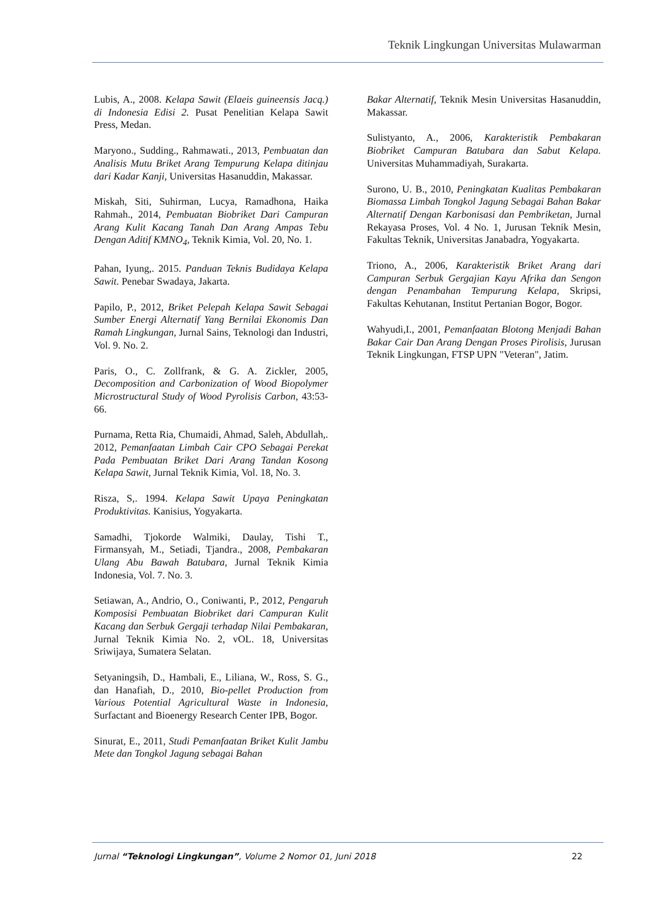Teknik Lingkungan Universitas Mulawarman
Lubis, A., 2008. Kelapa Sawit (Elaeis guineensis Jacq.) di Indonesia Edisi 2. Pusat Penelitian Kelapa Sawit Press, Medan.
Maryono., Sudding., Rahmawati., 2013, Pembuatan dan Analisis Mutu Briket Arang Tempurung Kelapa ditinjau dari Kadar Kanji, Universitas Hasanuddin, Makassar.
Miskah, Siti, Suhirman, Lucya, Ramadhona, Haika Rahmah., 2014, Pembuatan Biobriket Dari Campuran Arang Kulit Kacang Tanah Dan Arang Ampas Tebu Dengan Aditif KMNO<sub>4</sub>, Teknik Kimia, Vol. 20, No. 1.
Pahan, Iyung,. 2015. Panduan Teknis Budidaya Kelapa Sawit. Penebar Swadaya, Jakarta.
Papilo, P., 2012, Briket Pelepah Kelapa Sawit Sebagai Sumber Energi Alternatif Yang Bernilai Ekonomis Dan Ramah Lingkungan, Jurnal Sains, Teknologi dan Industri, Vol. 9. No. 2.
Paris, O., C. Zollfrank, & G. A. Zickler, 2005, Decomposition and Carbonization of Wood Biopolymer Microstructural Study of Wood Pyrolisis Carbon, 43:53-66.
Purnama, Retta Ria, Chumaidi, Ahmad, Saleh, Abdullah,. 2012, Pemanfaatan Limbah Cair CPO Sebagai Perekat Pada Pembuatan Briket Dari Arang Tandan Kosong Kelapa Sawit, Jurnal Teknik Kimia, Vol. 18, No. 3.
Risza, S,. 1994. Kelapa Sawit Upaya Peningkatan Produktivitas. Kanisius, Yogyakarta.
Samadhi, Tjokorde Walmiki, Daulay, Tishi T., Firmansyah, M., Setiadi, Tjandra., 2008, Pembakaran Ulang Abu Bawah Batubara, Jurnal Teknik Kimia Indonesia, Vol. 7. No. 3.
Setiawan, A., Andrio, O., Coniwanti, P., 2012, Pengaruh Komposisi Pembuatan Biobriket dari Campuran Kulit Kacang dan Serbuk Gergaji terhadap Nilai Pembakaran, Jurnal Teknik Kimia No. 2, vOL. 18, Universitas Sriwijaya, Sumatera Selatan.
Setyaningsih, D., Hambali, E., Liliana, W., Ross, S. G., dan Hanafiah, D., 2010, Bio-pellet Production from Various Potential Agricultural Waste in Indonesia, Surfactant and Bioenergy Research Center IPB, Bogor.
Sinurat, E., 2011, Studi Pemanfaatan Briket Kulit Jambu Mete dan Tongkol Jagung sebagai Bahan
Bakar Alternatif, Teknik Mesin Universitas Hasanuddin, Makassar.
Sulistyanto, A., 2006, Karakteristik Pembakaran Biobriket Campuran Batubara dan Sabut Kelapa. Universitas Muhammadiyah, Surakarta.
Surono, U. B., 2010, Peningkatan Kualitas Pembakaran Biomassa Limbah Tongkol Jagung Sebagai Bahan Bakar Alternatif Dengan Karbonisasi dan Pembriketan, Jurnal Rekayasa Proses, Vol. 4 No. 1, Jurusan Teknik Mesin, Fakultas Teknik, Universitas Janabadra, Yogyakarta.
Triono, A., 2006, Karakteristik Briket Arang dari Campuran Serbuk Gergajian Kayu Afrika dan Sengon dengan Penambahan Tempurung Kelapa, Skripsi, Fakultas Kehutanan, Institut Pertanian Bogor, Bogor.
Wahyudi,I., 2001, Pemanfaatan Blotong Menjadi Bahan Bakar Cair Dan Arang Dengan Proses Pirolisis, Jurusan Teknik Lingkungan, FTSP UPN "Veteran", Jatim.
Jurnal “Teknologi Lingkungan”, Volume 2 Nomor 01, Juni 2018 22